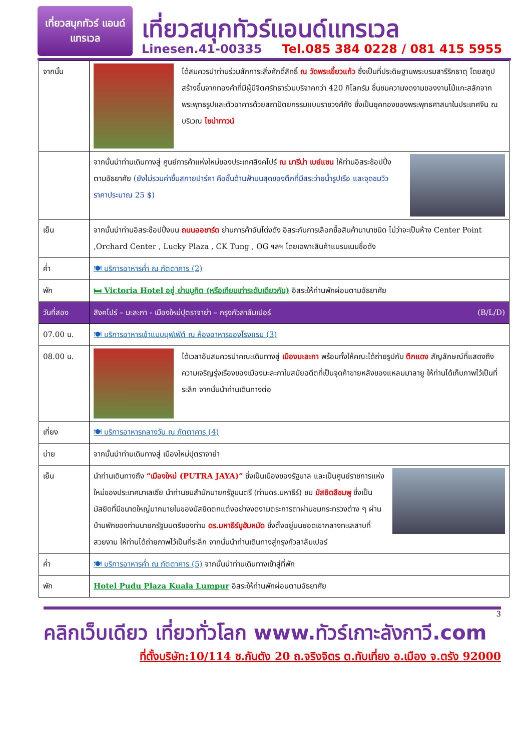เที่ยวสนุกทัวร์ แอนด์แทรเวล
เที่ยวสนุกทัวร์แอนด์แทรเวล
Linesen.41-00335 Tel.085 384 0228 / 081 415 5955
| จากนั้น | ได้สมควรนำท่านร่วมสักการะสิ่งศักดิ์สิทธิ์ ณ วัดพระเขี้ยวแก้ว ซึ่งเป็นที่ประดิษฐานพระบรมสารีริกธาตุ โดยสถูปสร้างขึ้นจากทองคำที่มีผู้มีจิตศรัทธาร่วมบริจาคกว่า 420 กิโลกรัม ชื่นชมความงดงามของงานไม้แกะสลักจากพระพุทธรูปและตัวอาคารด้วยสถาปัตยกรรมแบบราชวงศ์ถัง ซึ่งเป็นยุคทองของพระพุทธศาสนาในประเทศจีน ณ บริเวณ ไชน่าทาวน์ |
| | จากนั้นนำท่านเดินทางสู่ ศูนย์การค้าแห่งใหม่ของประเทศสิงคโปร์ ณ มารีน่า เบย์แซน ให้ท่านอิสระช้อปปิ้ง ตามอัธยาศัย (ยังไม่รวมค่าขึ้นสกายปาร์คา คือชั้นด้านฟ้าบนสุดของตึกที่มีสระว่ายน้ำรูปเรือ และจุดชมวิว ราคาประมาณ 25 $) |
| เย็น | จากนั้นนำท่านอิสระช๊อปปิ้งบน ถนนออชาร์ด ย่านการค้าอันโด่งดัง อิสระกับการเลือกซื้อสินค้านานาชนิด ไม่ว่าจะเป็นห้าง Center Point ,Orchard Center , Lucky Plaza , CK Tung , OG ฯลฯ โดยเฉพาะสินค้าแบรนเนมชื่อดัง |
| ค่ำ | 🍽 บริการอาหารค่ำ ณ ภัตตาคาร (2) |
| พัก | 🛏 Victoria Hotel อยู่ ย่านบูกิต (หรือเทียบเท่าระดับเดียวกัน) อิสระให้ท่านพักผ่อนตามอัธยาศัย |
| วันที่สอง | สิงคโปร์ – มะละกา - เมืองใหม่ปุตราจาย่า – กรุงกัวลาลัมเปอร์ (B/L/D) |
| 07.00 น. | 🍽 บริการอาหารเช้าแบบบุฟเฟ่ต์ ณ ห้องอาหารของโรงแรม (3) |
| 08.00 น. | ได้เวลาอันสมควรนำคณะเดินทางสู่ เมืองมะละกา พร้อมทั้งให้คณะได้ถ่ายรูปกับ ตึกแดง สัญลักษณ์ที่แสดงถึงความเจริญรุ่งเรืองของเมืองมะละกาในสมัยอดีตที่เป็นจุดค้าขายหลังของแหลมมาลายู ให้ท่านได้เก็บภาพไว้เป็นที่ระลึก จากนั่นนำท่านเดินทางต่อ |
| เที่ยง | 🍽 บริการอาหารกลางวัน ณ ภัตตาคาร (4) |
| บ่าย | จากนั้นนำท่านเดินทางสู่ เมืองใหม่ปุตราจาย่า |
| เย็น | นำท่านเดินทางถึง “เมืองใหม่ (PUTRA JAYA)” ซึ่งเป็นเมืองของรัฐบาล และเป็นศูนย์ราชการแห่งใหม่ของประเทศมาเลเซีย นำท่านชมสำนักนายกรัฐมนตรี (ท่านดร.มหาธีร์) ชม มัสยิดสีชมพู ซึ่งเป็นมัสยิดที่มีขนาดใหญ่มากมายในของมัสยิดตกแต่งอย่างงดงามตระการตาผ่านชมกระทรวงต่าง ๆ ผ่านบ้านพักของท่านนายกรัฐมนตรีของท่าน ดร.มหาธีร์มูฮัมหมัด ซึ่งตั้งอยู่บนยอดเขากลางทะเลสาบที่สวยงาม ให้ท่านได้ถ่ายภาพไว้เป็นที่ระลึก จากนั่นนำท่านเดินทางสู่กรุงกัวลาลัมเปอร์ |
| ค่ำ | 🍽 บริการอาหารค่ำ ณ ภัตตาคาร (5) จากนั้นนำท่านเดินทางเข้าสู่ที่พัก |
| พัก | Hotel Pudu Plaza Kuala Lumpur อิสระให้ท่านพักผ่อนตามอัธยาศัย |
3
คลิกเว็บเดียว เที่ยวทั่วโลก www.ทัวร์เกาะลังกาวี.com
ที่ตั้งบริษัท:10/114 ซ.กันตัง 20 ถ.จริงจิตร ต.ทับเที่ยง อ.เมือง จ.ตรัง 92000